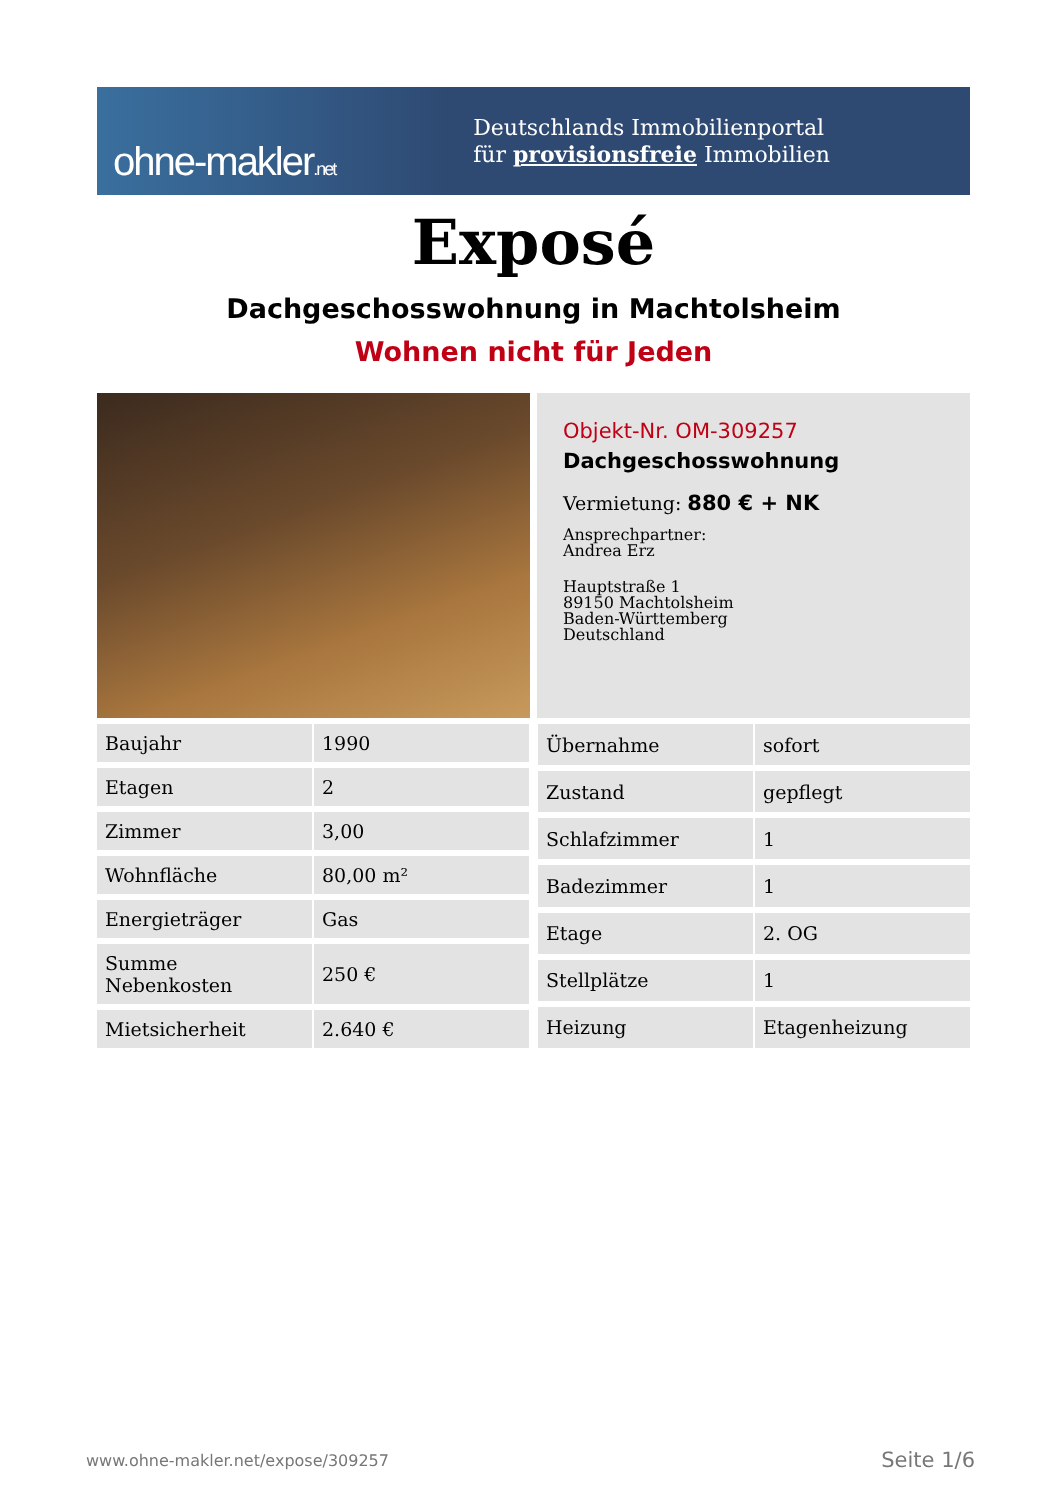ohne-makler.net
Deutschlands Immobilienportal
für provisionsfreie Immobilien
Exposé
Dachgeschosswohnung in Machtolsheim
Wohnen nicht für Jeden
Objekt-Nr. OM-309257
Dachgeschosswohnung
Vermietung: 880 € + NK
Ansprechpartner:
Andrea Erz
Hauptstraße 1
89150 Machtolsheim
Baden-Württemberg
Deutschland
| Baujahr | 1990 |
| Etagen | 2 |
| Zimmer | 3,00 |
| Wohnfläche | 80,00 m² |
| Energieträger | Gas |
| Summe Nebenkosten | 250 € |
| Mietsicherheit | 2.640 € |
| Übernahme | sofort |
| Zustand | gepflegt |
| Schlafzimmer | 1 |
| Badezimmer | 1 |
| Etage | 2. OG |
| Stellplätze | 1 |
| Heizung | Etagenheizung |
www.ohne-makler.net/expose/309257 Seite 1/6